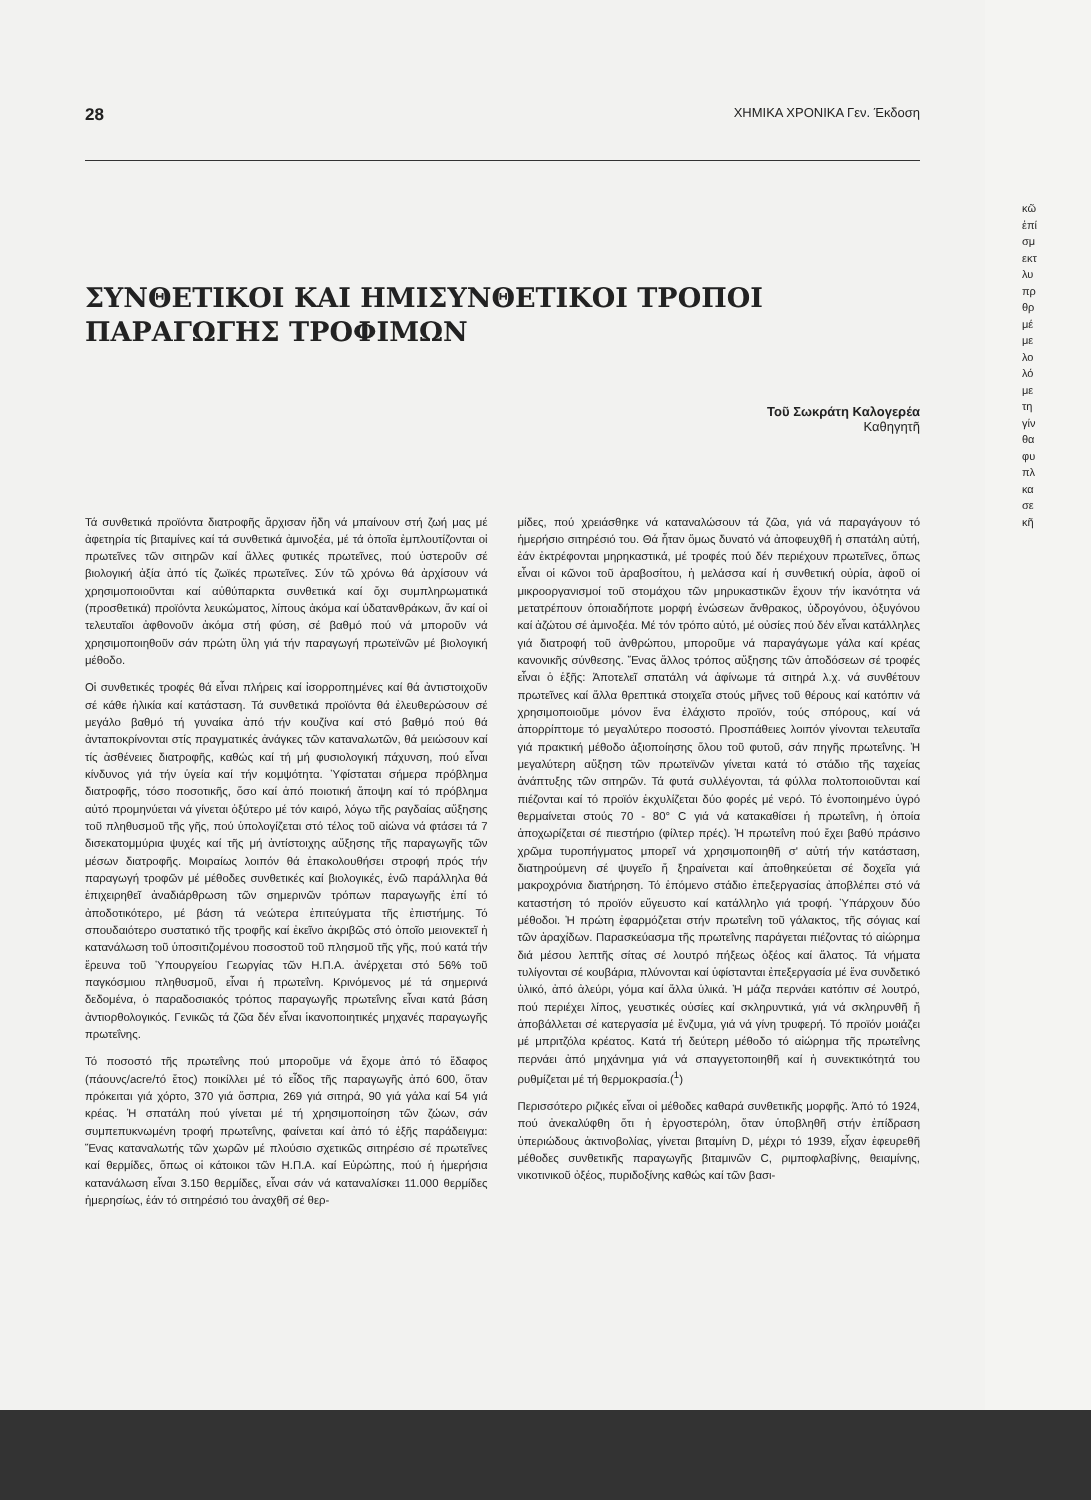28 ΧΗΜΙΚΑ ΧΡΟΝΙΚΑ Γεν. Έκδοση
ΣΥΝΘΕΤΙΚΟΙ ΚΑΙ ΗΜΙΣΥΝΘΕΤΙΚΟΙ ΤΡΟΠΟΙ
ΠΑΡΑΓΩΓΗΣ ΤΡΟΦΙΜΩΝ
Τοῦ Σωκράτη Καλογερέα
Καθηγητῆ
Τά συνθετικά προϊόντα διατροφῆς ἄρχισαν ἤδη νά μπαίνουν στή ζωή μας μέ ἀφετηρία τίς βιταμίνες καί τά συνθετικά ἀμινοξέα, μέ τά ὁποῖα ἐμπλουτίζονται οἱ πρωτεῖνες τῶν σιτηρῶν καί ἄλλες φυτικές πρωτεῖνες, πού ὑστεροῦν σέ βιολογική ἀξία ἀπό τίς ζωϊκές πρωτεῖνες. Σύν τῶ χρόνω θά ἀρχίσουν νά χρησιμοποιοῦνται καί αὐθύπαρκτα συνθετικά καί ὄχι συμπληρωματικά (προσθετικά) προϊόντα λευκώματος, λίπους ἀκόμα καί ὑδατανθράκων, ἄν καί οἱ τελευταῖοι ἀφθονοῦν ἀκόμα στή φύση, σέ βαθμό πού νά μποροῦν νά χρησιμοποιηθοῦν σάν πρώτη ὕλη γιά τήν παραγωγή πρωτεϊνῶν μέ βιολογική μέθοδο.
Οἱ συνθετικές τροφές θά εἶναι πλήρεις καί ἰσορροπημένες καί θά ἀντιστοιχοῦν σέ κάθε ἡλικία καί κατάσταση. Τά συνθετικά προϊόντα θά ἐλευθερώσουν σέ μεγάλο βαθμό τή γυναίκα ἀπό τήν κουζίνα καί στό βαθμό πού θά ἀνταποκρίνονται στίς πραγματικές ἀνάγκες τῶν καταναλωτῶν, θά μειώσουν καί τίς ἀσθένειες διατροφῆς, καθώς καί τή μή φυσιολογική πάχυνση, πού εἶναι κίνδυνος γιά τήν ὑγεία καί τήν κομψότητα. Ὑφίσταται σήμερα πρόβλημα διατροφῆς, τόσο ποσοτικῆς, ὅσο καί ἀπό ποιοτική ἄποψη καί τό πρόβλημα αὐτό προμηνύεται νά γίνεται ὀξύτερο μέ τόν καιρό, λόγω τῆς ραγδαίας αὔξησης τοῦ πληθυσμοῦ τῆς γῆς, πού ὑπολογίζεται στό τέλος τοῦ αἰώνα νά φτάσει τά 7 δισεκατομμύρια ψυχές καί τῆς μή ἀντίστοιχης αὔξησης τῆς παραγωγῆς τῶν μέσων διατροφῆς. Μοιραίως λοιπόν θά ἐπακολουθήσει στροφή πρός τήν παραγωγή τροφῶν μέ μέθοδες συνθετικές καί βιολογικές, ἐνῶ παράλληλα θά ἐπιχειρηθεῖ ἀναδιάρθρωση τῶν σημερινῶν τρόπων παραγωγῆς ἐπί τό ἀποδοτικότερο, μέ βάση τά νεώτερα ἐπιτεύγματα τῆς ἐπιστήμης. Τό σπουδαιότερο συστατικό τῆς τροφῆς καί ἐκεῖνο ἀκριβῶς στό ὁποῖο μειονεκτεῖ ἡ κατανάλωση τοῦ ὑποσιτιζομένου ποσοστοῦ τοῦ πλησμοῦ τῆς γῆς, πού κατά τήν ἔρευνα τοῦ Ὑπουργείου Γεωργίας τῶν Η.Π.Α. ἀνέρχεται στό 56% τοῦ παγκόσμιου πληθυσμοῦ, εἶναι ἡ πρωτεΐνη. Κρινόμενος μέ τά σημερινά δεδομένα, ὁ παραδοσιακός τρόπος παραγωγῆς πρωτεΐνης εἶναι κατά βάση ἀντιορθολογικός. Γενικῶς τά ζῶα δέν εἶναι ἱκανοποιητικές μηχανές παραγωγῆς πρωτεΐνης.
Τό ποσοστό τῆς πρωτεΐνης πού μποροῦμε νά ἔχομε ἀπό τό ἔδαφος (πάουνς/acre/τό ἔτος) ποικίλλει μέ τό εἶδος τῆς παραγωγῆς ἀπό 600, ὅταν πρόκειται γιά χόρτο, 370 γιά ὄσπρια, 269 γιά σιτηρά, 90 γιά γάλα καί 54 γιά κρέας. Ἡ σπατάλη πού γίνεται μέ τή χρησιμοποίηση τῶν ζώων, σάν συμπεπυκνωμένη τροφή πρωτεΐνης, φαίνεται καί ἀπό τό ἑξῆς παράδειγμα: Ἕνας καταναλωτής τῶν χωρῶν μέ πλούσιο σχετικῶς σιτηρέσιο σέ πρωτεῖνες καί θερμίδες, ὅπως οἱ κάτοικοι τῶν Η.Π.Α. καί Εὐρώπης, πού ἡ ἡμερήσια κατανάλωση εἶναι 3.150 θερμίδες, εἶναι σάν νά καταναλίσκει 11.000 θερμίδες ἡμερησίως, ἐάν τό σιτηρέσιό του ἀναχθῆ σέ θερ-
μίδες, πού χρειάσθηκε νά καταναλώσουν τά ζῶα, γιά νά παραγάγουν τό ἡμερήσιο σιτηρέσιό του. Θά ἦταν ὅμως δυνατό νά ἀποφευχθῆ ἡ σπατάλη αὐτή, ἐάν ἐκτρέφονται μηρηκαστικά, μέ τροφές πού δέν περιέχουν πρωτεῖνες, ὅπως εἶναι οἱ κῶνοι τοῦ ἀραβοσίτου, ἡ μελάσσα καί ἡ συνθετική οὐρία, ἀφοῦ οἱ μικροοργανισμοί τοῦ στομάχου τῶν μηρυκαστικῶν ἔχουν τήν ἱκανότητα νά μετατρέπουν ὁποιαδήποτε μορφή ἑνώσεων ἄνθρακος, ὑδρογόνου, ὀξυγόνου καί ἀζώτου σέ ἀμινοξέα. Μέ τόν τρόπο αὐτό, μέ οὐσίες πού δέν εἶναι κατάλληλες γιά διατροφή τοῦ ἀνθρώπου, μποροῦμε νά παραγάγωμε γάλα καί κρέας κανονικῆς σύνθεσης. Ἕνας ἄλλος τρόπος αὔξησης τῶν ἀποδόσεων σέ τροφές εἶναι ὁ ἑξῆς: Ἀποτελεῖ σπατάλη νά ἀφίνωμε τά σιτηρά λ.χ. νά συνθέτουν πρωτεῖνες καί ἄλλα θρεπτικά στοιχεῖα στούς μῆνες τοῦ θέρους καί κατόπιν νά χρησιμοποιοῦμε μόνον ἕνα ἐλάχιστο προϊόν, τούς σπόρους, καί νά ἀπορρίπτομε τό μεγαλύτερο ποσοστό. Προσπάθειες λοιπόν γίνονται τελευταῖα γιά πρακτική μέθοδο ἀξιοποίησης ὅλου τοῦ φυτοῦ, σάν πηγῆς πρωτεΐνης. Ἡ μεγαλύτερη αὔξηση τῶν πρωτεϊνῶν γίνεται κατά τό στάδιο τῆς ταχείας ἀνάπτυξης τῶν σιτηρῶν. Τά φυτά συλλέγονται, τά φύλλα πολτοποιοῦνται καί πιέζονται καί τό προϊόν ἐκχυλίζεται δύο φορές μέ νερό. Τό ἑνοποιημένο ὑγρό θερμαίνεται στούς 70 - 80° C γιά νά κατακαθίσει ἡ πρωτεΐνη, ἡ ὁποία ἀποχωρίζεται σέ πιεστήριο (φίλτερ πρές). Ἡ πρωτεΐνη πού ἔχει βαθύ πράσινο χρῶμα τυροπήγματος μπορεῖ νά χρησιμοποιηθῆ σ' αὐτή τήν κατάσταση, διατηρούμενη σέ ψυγεῖο ἤ ξηραίνεται καί ἀποθηκεύεται σέ δοχεῖα γιά μακροχρόνια διατήρηση. Τό ἑπόμενο στάδιο ἐπεξεργασίας ἀποβλέπει στό νά καταστήση τό προϊόν εὔγευστο καί κατάλληλο γιά τροφή. Ὑπάρχουν δύο μέθοδοι. Ἡ πρώτη ἐφαρμόζεται στήν πρωτεΐνη τοῦ γάλακτος, τῆς σόγιας καί τῶν ἀραχίδων. Παρασκεύασμα τῆς πρωτεΐνης παράγεται πιέζοντας τό αἰώρημα διά μέσου λεπτῆς σίτας σέ λουτρό πήξεως ὀξέος καί ἅλατος. Τά νήματα τυλίγονται σέ κουβάρια, πλύνονται καί ὑφίστανται ἐπεξεργασία μέ ἕνα συνδετικό ὑλικό, ἀπό ἀλεύρι, γόμα καί ἄλλα ὑλικά. Ἡ μάζα περνάει κατόπιν σέ λουτρό, πού περιέχει λίπος, γευστικές οὐσίες καί σκληρυντικά, γιά νά σκληρυνθῆ ἤ ἀποβάλλεται σέ κατεργασία μέ ἔνζυμα, γιά νά γίνη τρυφερή. Τό προϊόν μοιάζει μέ μπριτζόλα κρέατος. Κατά τή δεύτερη μέθοδο τό αἰώρημα τῆς πρωτεΐνης περνάει ἀπό μηχάνημα γιά νά σπαγγετοποιηθῆ καί ἡ συνεκτικότητά του ρυθμίζεται μέ τή θερμοκρασία.(<sup>1</sup>)
Περισσότερο ριζικές εἶναι οἱ μέθοδες καθαρά συνθετικῆς μορφῆς. Ἀπό τό 1924, πού ἀνεκαλύφθη ὅτι ἡ ἐργοστερόλη, ὅταν ὑποβληθῆ στήν ἐπίδραση ὑπεριώδους ἀκτινοβολίας, γίνεται βιταμίνη D, μέχρι τό 1939, εἶχαν ἐφευρεθῆ μέθοδες συνθετικῆς παραγωγῆς βιταμινῶν C, ριμποφλαβίνης, θειαμίνης, νικοτινικοῦ ὀξέος, πυριδοξίνης καθώς καί τῶν βασι-
κῶ
ἐπί
σμ
εκτ
λυ
πρ
θρ
μέ
με
λο
λό
με
τη
γίν
θα
φυ
πλ
κα
σε
κῆ